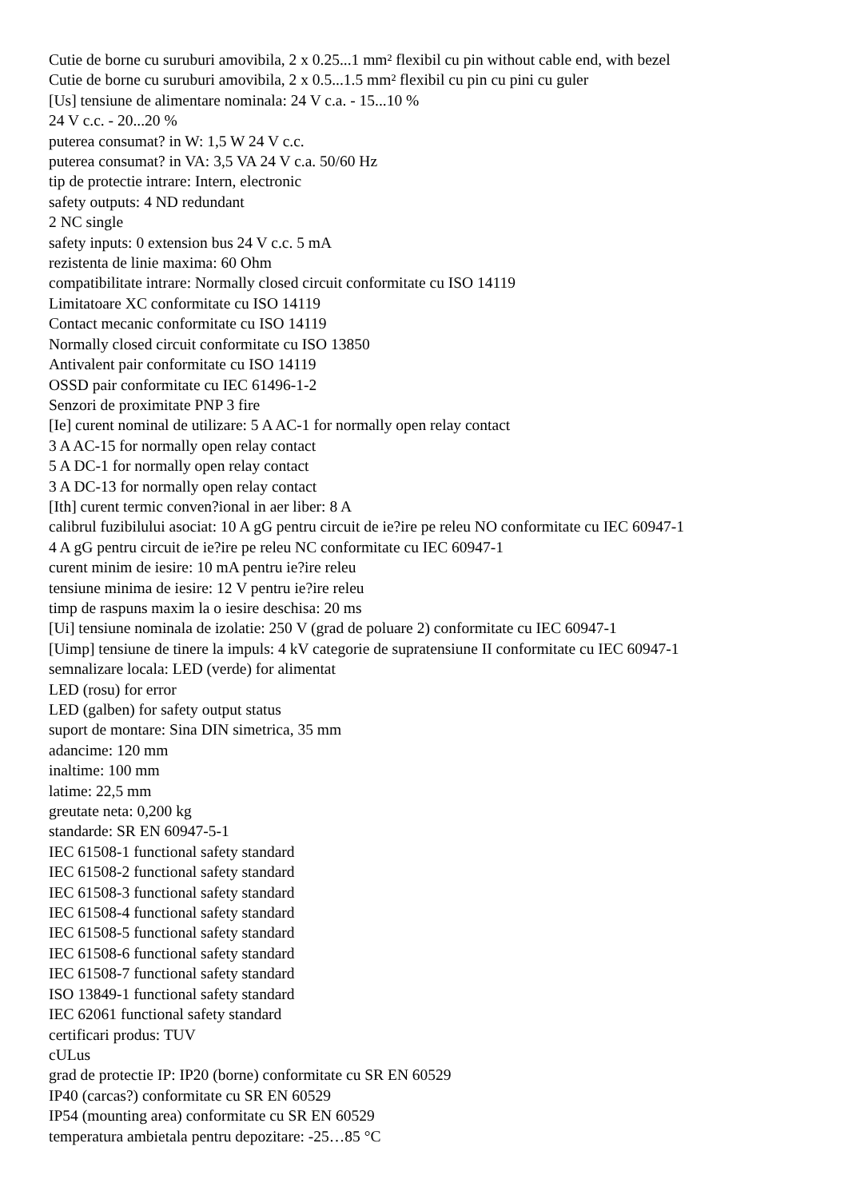Cutie de borne cu suruburi amovibila, 2 x 0.25...1 mm² flexibil cu pin without cable end, with bezel
Cutie de borne cu suruburi amovibila, 2 x 0.5...1.5 mm² flexibil cu pin cu pini cu guler
[Us] tensiune de alimentare nominala: 24 V c.a. - 15...10 %
24 V c.c. - 20...20 %
puterea consumat? in W: 1,5 W 24 V c.c.
puterea consumat? in VA: 3,5 VA 24 V c.a. 50/60 Hz
tip de protectie intrare: Intern, electronic
safety outputs: 4 ND redundant
2 NC single
safety inputs: 0 extension bus 24 V c.c. 5 mA
rezistenta de linie maxima: 60 Ohm
compatibilitate intrare: Normally closed circuit conformitate cu ISO 14119
Limitatoare XC conformitate cu ISO 14119
Contact mecanic conformitate cu ISO 14119
Normally closed circuit conformitate cu ISO 13850
Antivalent pair conformitate cu ISO 14119
OSSD pair conformitate cu IEC 61496-1-2
Senzori de proximitate PNP 3 fire
[Ie] curent nominal de utilizare: 5 A AC-1 for normally open relay contact
3 A AC-15 for normally open relay contact
5 A DC-1 for normally open relay contact
3 A DC-13 for normally open relay contact
[Ith] curent termic conven?ional in aer liber: 8 A
calibrul fuzibilului asociat: 10 A gG pentru circuit de ie?ire pe releu NO conformitate cu IEC 60947-1
4 A gG pentru circuit de ie?ire pe releu NC conformitate cu IEC 60947-1
curent minim de iesire: 10 mA pentru ie?ire releu
tensiune minima de iesire: 12 V pentru ie?ire releu
timp de raspuns maxim la o iesire deschisa: 20 ms
[Ui] tensiune nominala de izolatie: 250 V (grad de poluare 2) conformitate cu IEC 60947-1
[Uimp] tensiune de tinere la impuls: 4 kV categorie de supratensiune II conformitate cu IEC 60947-1
semnalizare locala: LED (verde) for alimentat
LED (rosu) for error
LED (galben) for safety output status
suport de montare: Sina DIN simetrica, 35 mm
adancime: 120 mm
inaltime: 100 mm
latime: 22,5 mm
greutate neta: 0,200 kg
standarde: SR EN 60947-5-1
IEC 61508-1 functional safety standard
IEC 61508-2 functional safety standard
IEC 61508-3 functional safety standard
IEC 61508-4 functional safety standard
IEC 61508-5 functional safety standard
IEC 61508-6 functional safety standard
IEC 61508-7 functional safety standard
ISO 13849-1 functional safety standard
IEC 62061 functional safety standard
certificari produs: TUV
cULus
grad de protectie IP: IP20 (borne) conformitate cu SR EN 60529
IP40 (carcas?) conformitate cu SR EN 60529
IP54 (mounting area) conformitate cu SR EN 60529
temperatura ambietala pentru depozitare: -25…85 °C